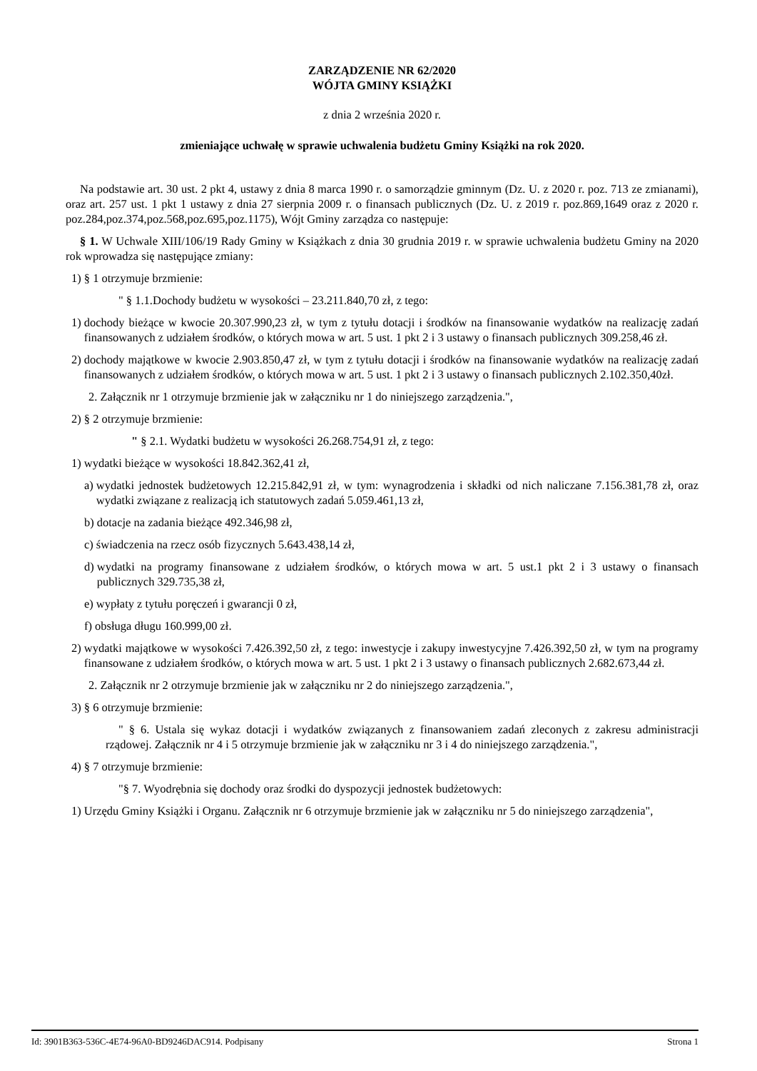ZARZĄDZENIE NR 62/2020
WÓJTA GMINY KSIĄŻKI
z dnia 2 września 2020 r.
zmieniające uchwałę w sprawie uchwalenia budżetu Gminy Książki na rok 2020.
Na podstawie art. 30 ust. 2 pkt 4, ustawy z dnia 8 marca 1990 r. o samorządzie gminnym (Dz. U. z 2020 r. poz. 713 ze zmianami), oraz art. 257 ust. 1 pkt 1 ustawy z dnia 27 sierpnia 2009 r. o finansach publicznych (Dz. U. z 2019 r. poz.869,1649 oraz z 2020 r. poz.284,poz.374,poz.568,poz.695,poz.1175), Wójt Gminy zarządza co następuje:
§ 1. W Uchwale XIII/106/19 Rady Gminy w Książkach z dnia 30 grudnia 2019 r. w sprawie uchwalenia budżetu Gminy na 2020 rok wprowadza się następujące zmiany:
1) § 1 otrzymuje brzmienie:
" § 1.1.Dochody budżetu w wysokości – 23.211.840,70 zł, z tego:
1) dochody bieżące w kwocie 20.307.990,23 zł, w tym z tytułu dotacji i środków na finansowanie wydatków na realizację zadań finansowanych z udziałem środków, o których mowa w art. 5 ust. 1 pkt 2 i 3 ustawy o finansach publicznych 309.258,46 zł.
2) dochody majątkowe w kwocie 2.903.850,47 zł, w tym z tytułu dotacji i środków na finansowanie wydatków na realizację zadań finansowanych z udziałem środków, o których mowa w art. 5 ust. 1 pkt 2 i 3 ustawy o finansach publicznych 2.102.350,40zł.
2. Załącznik nr 1 otrzymuje brzmienie jak w załączniku nr 1 do niniejszego zarządzenia.",
2) § 2 otrzymuje brzmienie:
" § 2.1. Wydatki budżetu w wysokości 26.268.754,91 zł, z tego:
1) wydatki bieżące w wysokości 18.842.362,41 zł,
a) wydatki jednostek budżetowych 12.215.842,91 zł, w tym: wynagrodzenia i składki od nich naliczane 7.156.381,78 zł, oraz wydatki związane z realizacją ich statutowych zadań 5.059.461,13 zł,
b) dotacje na zadania bieżące 492.346,98 zł,
c) świadczenia na rzecz osób fizycznych 5.643.438,14 zł,
d) wydatki na programy finansowane z udziałem środków, o których mowa w art. 5 ust.1 pkt 2 i 3 ustawy o finansach publicznych 329.735,38 zł,
e) wypłaty z tytułu poręczeń i gwarancji 0 zł,
f) obsługa długu 160.999,00 zł.
2) wydatki majątkowe w wysokości 7.426.392,50 zł, z tego: inwestycje i zakupy inwestycyjne 7.426.392,50 zł, w tym na programy finansowane z udziałem środków, o których mowa w art. 5 ust. 1 pkt 2 i 3 ustawy o finansach publicznych 2.682.673,44 zł.
2. Załącznik nr 2 otrzymuje brzmienie jak w załączniku nr 2 do niniejszego zarządzenia.",
3) § 6 otrzymuje brzmienie:
" § 6. Ustala się wykaz dotacji i wydatków związanych z finansowaniem zadań zleconych z zakresu administracji rządowej. Załącznik nr 4 i 5 otrzymuje brzmienie jak w załączniku nr 3 i 4 do niniejszego zarządzenia.",
4) § 7 otrzymuje brzmienie:
"§ 7. Wyodrębnia się dochody oraz środki do dyspozycji jednostek budżetowych:
1) Urzędu Gminy Książki i Organu. Załącznik nr 6 otrzymuje brzmienie jak w załączniku nr 5 do niniejszego zarządzenia",
Id: 3901B363-536C-4E74-96A0-BD9246DAC914. Podpisany Strona 1